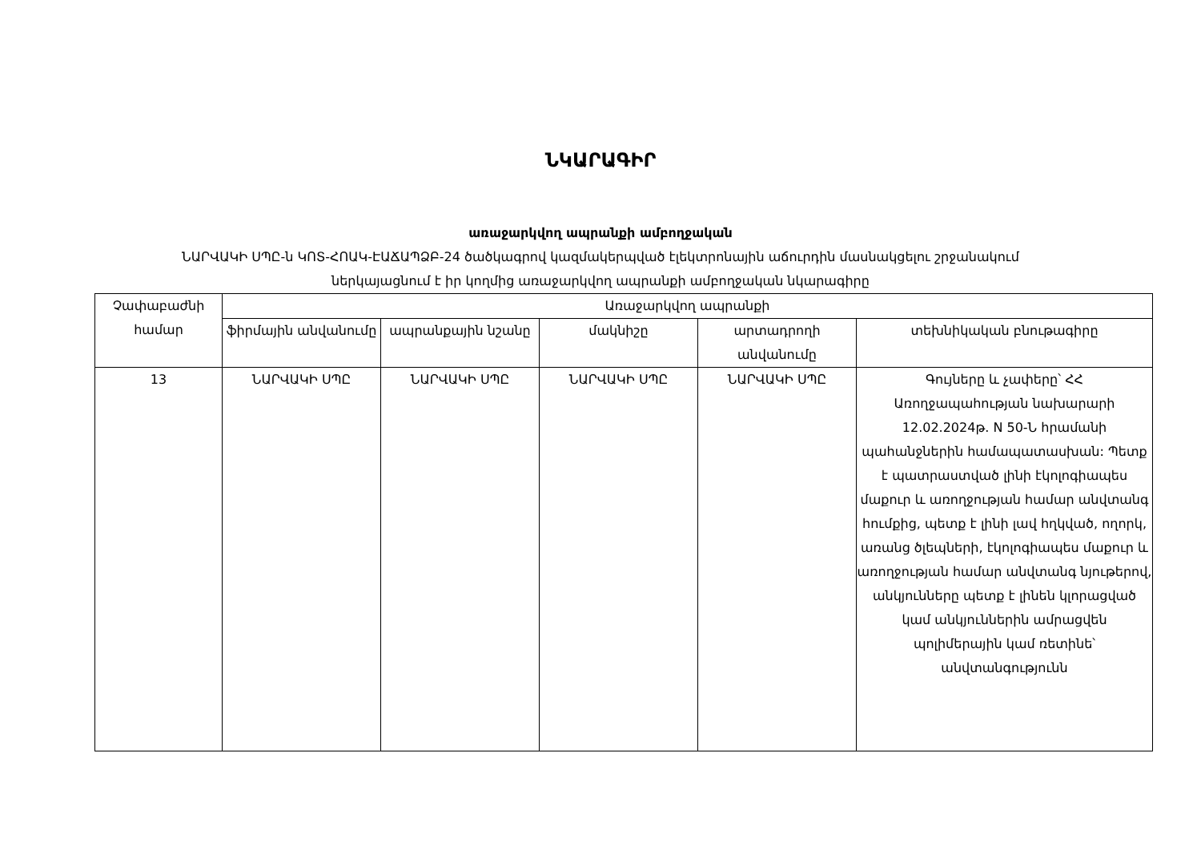ՆԿԱՐԱԳԻՐ
առաջարկվող ապրանքի ամբողջական
ՆԱՐՎԱԿԻ ՍՊԸ-ն ԿՈՏ-ՀՈԱԿ-ԷԱՃԱՊՁԲ-24 ծածկագրով կազմակերպված էլեկտրոնային աճուրդին մասնակցելու շրջանակում
ներկայացնում է իր կողմից առաջարկվող ապրանքի ամբողջական նկարագիրը
| Չափաբաժնի համար | Առաջարկվող ապրանքի | | | | |
| --- | --- | --- | --- | --- | --- |
| | ֆիրմային անվանումը | ապրանքային նշանը | մակնիշը | արտադրողի անվանումը | տեխնիկական բնութագիրը |
| 13 | ՆԱՐՎԱԿԻ ՍՊԸ | ՆԱՐՎԱԿԻ ՍՊԸ | ՆԱՐՎԱԿԻ ՍՊԸ | ՆԱՐՎԱԿԻ ՍՊԸ | Գույները և չափերը՝ ՀՀ Առողջապահության նախարարի 12.02.2024թ. N 50-Ն հրամանի պահանջներին համապատասխան: Պետք է պատրաստված լինի էկոլոգիապես մաքուր և առողջության համար անվտանգ հումքից, պետք է լինի լավ հղկված, ողորկ, առանց ծլեպների, էկոլոգիապես մաքուր և առողջության համար անվտանգ նյութերով, անկյունները պետք է լինեն կլորացված կամ անկյուններին ամրացվեն պոլիմերային կամ ռետինե՝ անվտանգությունն |